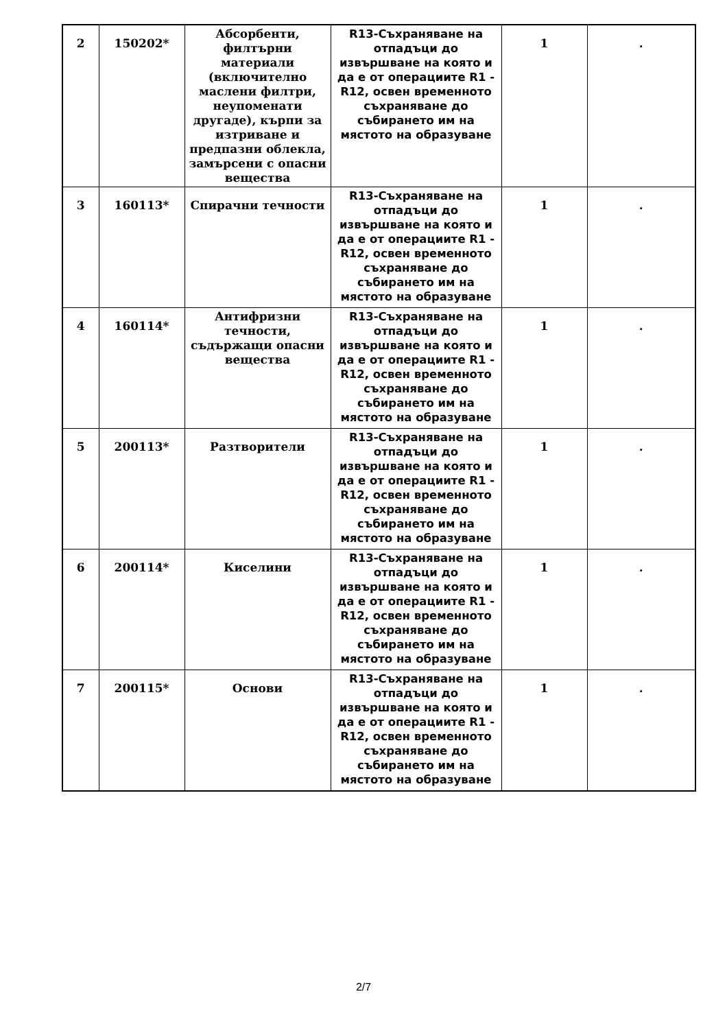| 2 | 150202* | Абсорбенти, филтърни материали (включително маслени филтри, неупоменати другаде), кърпи за изтриване и предпазни облекла, замърсени с опасни вещества | R13-Съхраняване на отпадъци до извършване на която и да е от операциите R1 - R12, освен временното съхраняване до събирането им на мястото на образуване | 1 | . |
| 3 | 160113* | Спирачни течности | R13-Съхраняване на отпадъци до извършване на която и да е от операциите R1 - R12, освен временното съхраняване до събирането им на мястото на образуване | 1 | . |
| 4 | 160114* | Антифризни течности, съдържащи опасни вещества | R13-Съхраняване на отпадъци до извършване на която и да е от операциите R1 - R12, освен временното съхраняване до събирането им на мястото на образуване | 1 | . |
| 5 | 200113* | Разтворители | R13-Съхраняване на отпадъци до извършване на която и да е от операциите R1 - R12, освен временното съхраняване до събирането им на мястото на образуване | 1 | . |
| 6 | 200114* | Киселини | R13-Съхраняване на отпадъци до извършване на която и да е от операциите R1 - R12, освен временното съхраняване до събирането им на мястото на образуване | 1 | . |
| 7 | 200115* | Основи | R13-Съхраняване на отпадъци до извършване на която и да е от операциите R1 - R12, освен временното съхраняване до събирането им на мястото на образуване | 1 | . |
2/7